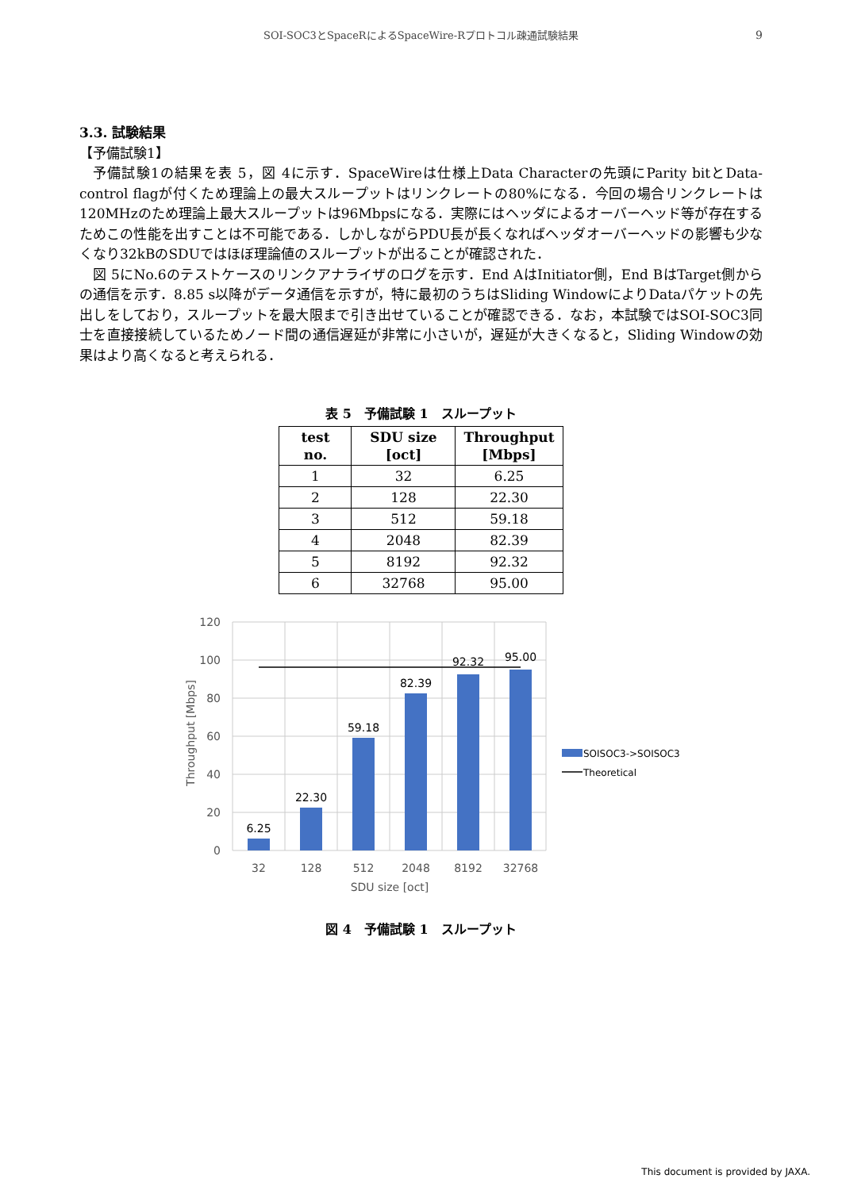SOI-SOC3とSpaceRによるSpaceWire-Rプロトコル疎通試験結果
9
3.3. 試験結果
【予備試験1】
予備試験1の結果を表 5，図 4に示す．SpaceWireは仕様上Data Characterの先頭にParity bitとData-control flagが付くため理論上の最大スループットはリンクレートの80%になる．今回の場合リンクレートは120MHzのため理論上最大スループットは96Mbpsになる．実際にはヘッダによるオーバーヘッド等が存在するためこの性能を出すことは不可能である．しかしながらPDU長が長くなればヘッダオーバーヘッドの影響も少なくなり32kBのSDUではほぼ理論値のスループットが出ることが確認された．
図 5にNo.6のテストケースのリンクアナライザのログを示す．End AはInitiator側，End BはTarget側からの通信を示す．8.85 s以降がデータ通信を示すが，特に最初のうちはSliding WindowによりDataパケットの先出しをしており，スループットを最大限まで引き出せていることが確認できる．なお，本試験ではSOI-SOC3同士を直接接続しているためノード間の通信遅延が非常に小さいが，遅延が大きくなると，Sliding Windowの効果はより高くなると考えられる．
表 5　予備試験 1　スループット
| test no. | SDU size [oct] | Throughput [Mbps] |
| --- | --- | --- |
| 1 | 32 | 6.25 |
| 2 | 128 | 22.30 |
| 3 | 512 | 59.18 |
| 4 | 2048 | 82.39 |
| 5 | 8192 | 92.32 |
| 6 | 32768 | 95.00 |
120
100
80
60
40
20
0
6.25
22.30
59.18
82.39
92.32
95.00
32
128
512
2048
8192
32768
SDU size [oct]
Throughput [Mbps]
SOISOC3->SOISOC3
Theoretical
図 4　予備試験 1　スループット
This document is provided by JAXA.